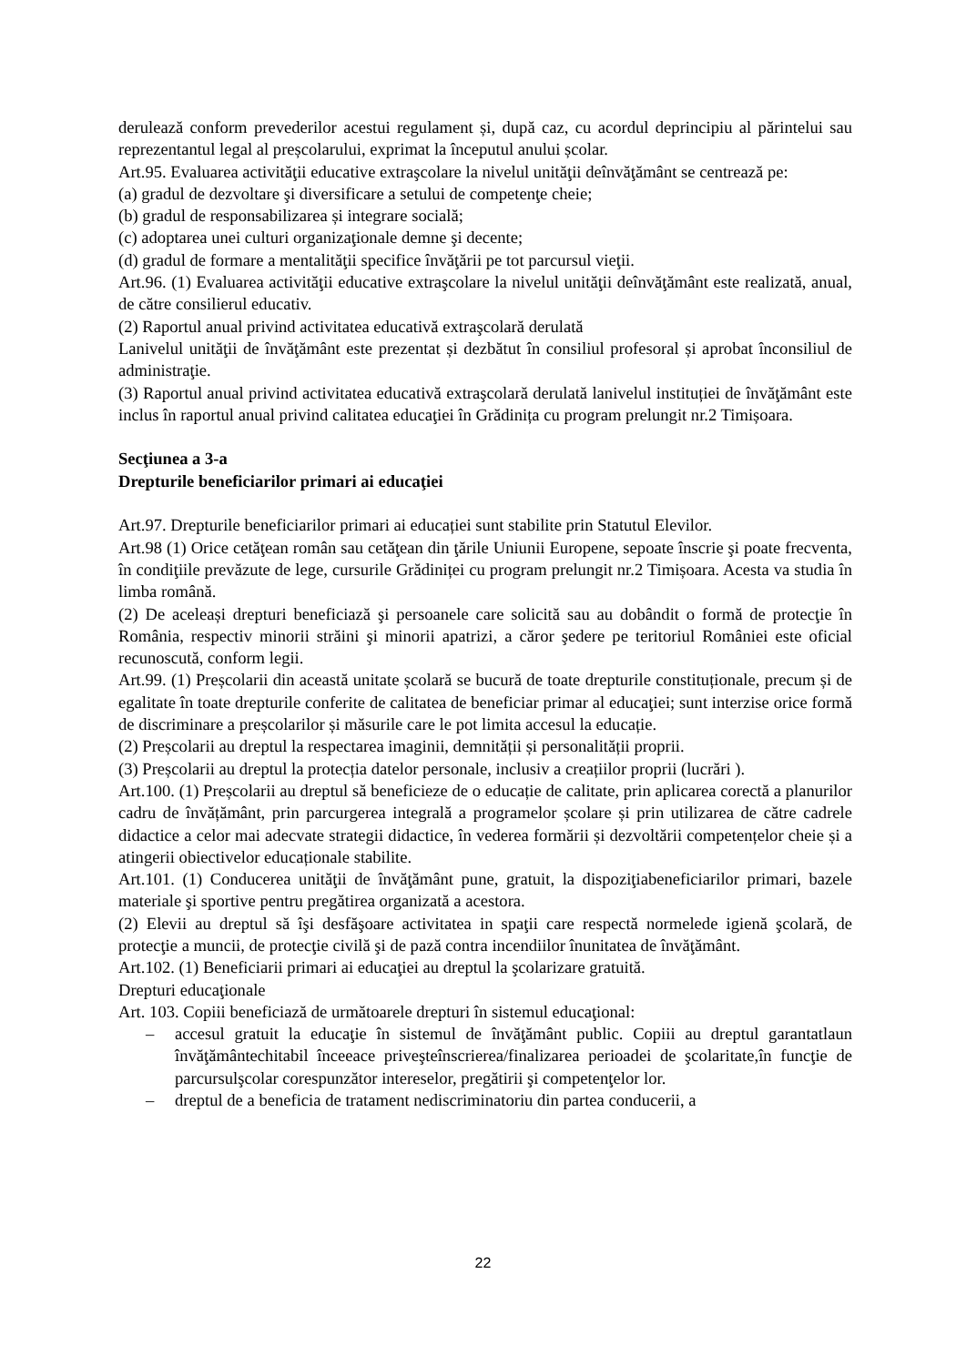derulează conform prevederilor acestui regulament și, după caz, cu acordul deprincipiu al părintelui sau reprezentantul legal al preșcolarului, exprimat la începutul anului școlar.
Art.95. Evaluarea activităţii educative extraşcolare la nivelul unităţii deînvăţământ se centrează pe:
(a) gradul de dezvoltare şi diversificare a setului de competenţe cheie;
(b) gradul de responsabilizarea și integrare socială;
(c) adoptarea unei culturi organizaţionale demne şi decente;
(d) gradul de formare a mentalităţii specifice învăţării pe tot parcursul vieţii.
Art.96. (1) Evaluarea activităţii educative extraşcolare la nivelul unităţii deînvăţământ este realizată, anual, de către consilierul educativ.
(2) Raportul anual privind activitatea educativă extraşcolară derulată
Lanivelul unităţii de învăţământ este prezentat și dezbătut în consiliul profesoral și aprobat înconsiliul de administraţie.
(3) Raportul anual privind activitatea educativă extraşcolară derulată lanivelul instituției de învăţământ este inclus în raportul anual privind calitatea educaţiei în Grădinița cu program prelungit nr.2 Timișoara.
Secţiunea a 3-a
Drepturile beneficiarilor primari ai educaţiei
Art.97. Drepturile beneficiarilor primari ai educației sunt stabilite prin Statutul Elevilor.
Art.98 (1) Orice cetăţean român sau cetăţean din ţările Uniunii Europene, sepoate înscrie şi poate frecventa, în condiţiile prevăzute de lege, cursurile Grădiniței cu program prelungit nr.2 Timișoara. Acesta va studia în limba română.
(2) De aceleași drepturi beneficiază şi persoanele care solicită sau au dobândit o formă de protecţie în România, respectiv minorii străini şi minorii apatrizi, a căror şedere pe teritoriul României este oficial recunoscută, conform legii.
Art.99. (1) Preșcolarii din această unitate școlară se bucură de toate drepturile constituționale, precum și de egalitate în toate drepturile conferite de calitatea de beneficiar primar al educaţiei; sunt interzise orice formă de discriminare a preșcolarilor și măsurile care le pot limita accesul la educație.
(2) Preșcolarii au dreptul la respectarea imaginii, demnității și personalității proprii.
(3) Preșcolarii au dreptul la protecția datelor personale, inclusiv a creațiilor proprii (lucrări ).
Art.100. (1) Preșcolarii au dreptul să beneficieze de o educație de calitate, prin aplicarea corectă a planurilor cadru de învățământ, prin parcurgerea integrală a programelor școlare și prin utilizarea de către cadrele didactice a celor mai adecvate strategii didactice, în vederea formării și dezvoltării competențelor cheie și a atingerii obiectivelor educaționale stabilite.
Art.101. (1) Conducerea unităţii de învăţământ pune, gratuit, la dispoziţiabeneficiarilor primari, bazele materiale şi sportive pentru pregătirea organizată a acestora.
(2) Elevii au dreptul să îşi desfăşoare activitatea in spaţii care respectă normelede igienă şcolară, de protecţie a muncii, de protecţie civilă şi de pază contra incendiilor înunitatea de învăţământ.
Art.102. (1) Beneficiarii primari ai educaţiei au dreptul la şcolarizare gratuită.
Drepturi educaţionale
Art. 103. Copiii beneficiază de următoarele drepturi în sistemul educaţional:
– accesul gratuit la educaţie în sistemul de învăţământ public. Copiii au dreptul garantatlaun învăţământechitabil înceeace priveşteînscrierea/finalizarea perioadei de şcolaritate,în funcţie de parcursulşcolar corespunzător intereselor, pregătirii şi competenţelor lor.
– dreptul de a beneficia de tratament nediscriminatoriu din partea conducerii, a
22